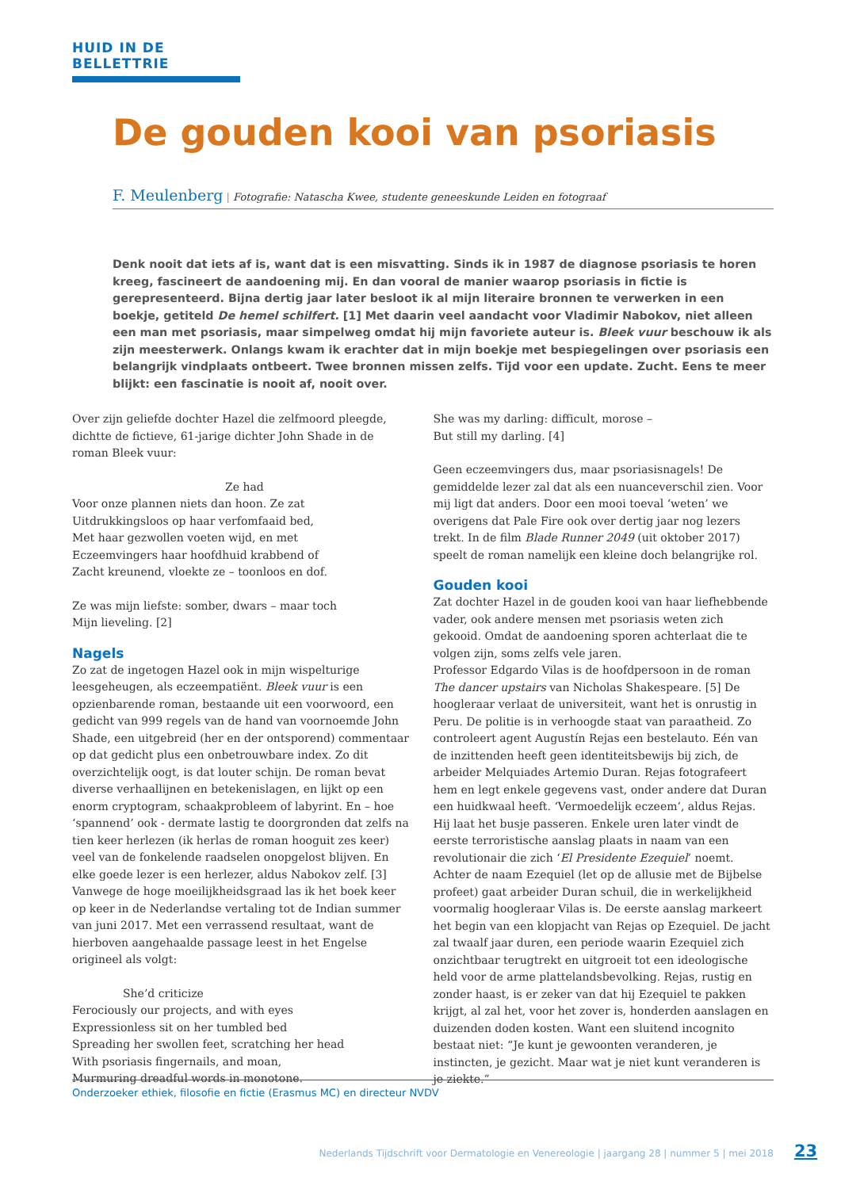HUID IN DE BELLETTRIE
De gouden kooi van psoriasis
F. Meulenberg | Fotografie: Natascha Kwee, studente geneeskunde Leiden en fotograaf
Denk nooit dat iets af is, want dat is een misvatting. Sinds ik in 1987 de diagnose psoriasis te horen kreeg, fascineert de aandoening mij. En dan vooral de manier waarop psoriasis in fictie is gerepresenteerd. Bijna dertig jaar later besloot ik al mijn literaire bronnen te verwerken in een boekje, getiteld De hemel schilfert. [1] Met daarin veel aandacht voor Vladimir Nabokov, niet alleen een man met psoriasis, maar simpelweg omdat hij mijn favoriete auteur is. Bleek vuur beschouw ik als zijn meesterwerk. Onlangs kwam ik erachter dat in mijn boekje met bespiegelingen over psoriasis een belangrijk vindplaats ontbeert. Twee bronnen missen zelfs. Tijd voor een update. Zucht. Eens te meer blijkt: een fascinatie is nooit af, nooit over.
Over zijn geliefde dochter Hazel die zelfmoord pleegde, dichtte de fictieve, 61-jarige dichter John Shade in de roman Bleek vuur:
Ze had
Voor onze plannen niets dan hoon. Ze zat
Uitdrukkingsloos op haar verfomfaaid bed,
Met haar gezwollen voeten wijd, en met
Eczeemvingers haar hoofdhuid krabbend of
Zacht kreunend, vloekte ze – toonloos en dof.
Ze was mijn liefste: somber, dwars – maar toch
Mijn lieveling. [2]
Nagels
Zo zat de ingetogen Hazel ook in mijn wispelturige leesgeheugen, als eczeempatiënt. Bleek vuur is een opzienbarende roman, bestaande uit een voorwoord, een gedicht van 999 regels van de hand van voornoemde John Shade, een uitgebreid (her en der ontsporend) commentaar op dat gedicht plus een onbetrouwbare index. Zo dit overzichtelijk oogt, is dat louter schijn. De roman bevat diverse verhaallijnen en betekenislagen, en lijkt op een enorm cryptogram, schaakprobleem of labyrint. En – hoe ‘spannend’ ook - dermate lastig te doorgronden dat zelfs na tien keer herlezen (ik herlas de roman hooguit zes keer) veel van de fonkelende raadselen onopgelost blijven. En elke goede lezer is een herlezer, aldus Nabokov zelf. [3] Vanwege de hoge moeilijkheidsgraad las ik het boek keer op keer in de Nederlandse vertaling tot de Indian summer van juni 2017. Met een verrassend resultaat, want de hierboven aangehaalde passage leest in het Engelse origineel als volgt:
She’d criticize
Ferociously our projects, and with eyes
Expressionless sit on her tumbled bed
Spreading her swollen feet, scratching her head
With psoriasis fingernails, and moan,
Murmuring dreadful words in monotone.
She was my darling: difficult, morose –
But still my darling. [4]
Geen eczeemvingers dus, maar psoriasisnagels! De gemiddelde lezer zal dat als een nuanceverschil zien. Voor mij ligt dat anders. Door een mooi toeval ‘weten’ we overigens dat Pale Fire ook over dertig jaar nog lezers trekt. In de film Blade Runner 2049 (uit oktober 2017) speelt de roman namelijk een kleine doch belangrijke rol.
Gouden kooi
Zat dochter Hazel in de gouden kooi van haar liefhebbende vader, ook andere mensen met psoriasis weten zich gekooid. Omdat de aandoening sporen achterlaat die te volgen zijn, soms zelfs vele jaren.
Professor Edgardo Vilas is de hoofdpersoon in de roman The dancer upstairs van Nicholas Shakespeare. [5] De hoogleraar verlaat de universiteit, want het is onrustig in Peru. De politie is in verhoogde staat van paraatheid. Zo controleert agent Augustín Rejas een bestelauto. Eén van de inzittenden heeft geen identiteitsbewijs bij zich, de arbeider Melquiades Artemio Duran. Rejas fotografeert hem en legt enkele gegevens vast, onder andere dat Duran een huidkwaal heeft. ‘Vermoedelijk eczeem’, aldus Rejas. Hij laat het busje passeren. Enkele uren later vindt de eerste terroristische aanslag plaats in naam van een revolutionair die zich ‘El Presidente Ezequiel’ noemt. Achter de naam Ezequiel (let op de allusie met de Bijbelse profeet) gaat arbeider Duran schuil, die in werkelijkheid voormalig hoogleraar Vilas is. De eerste aanslag markeert het begin van een klopjacht van Rejas op Ezequiel. De jacht zal twaalf jaar duren, een periode waarin Ezequiel zich onzichtbaar terugtrekt en uitgroeit tot een ideologische held voor de arme plattelandsbevolking. Rejas, rustig en zonder haast, is er zeker van dat hij Ezequiel te pakken krijgt, al zal het, voor het zover is, honderden aanslagen en duizenden doden kosten. Want een sluitend incognito bestaat niet: “Je kunt je gewoonten veranderen, je instincten, je gezicht. Maar wat je niet kunt veranderen is je ziekte.”
Onderzoeker ethiek, filosofie en fictie (Erasmus MC) en directeur NVDV
Nederlands Tijdschrift voor Dermatologie en Venereologie | jaargang 28 | nummer 5 | mei 2018
23